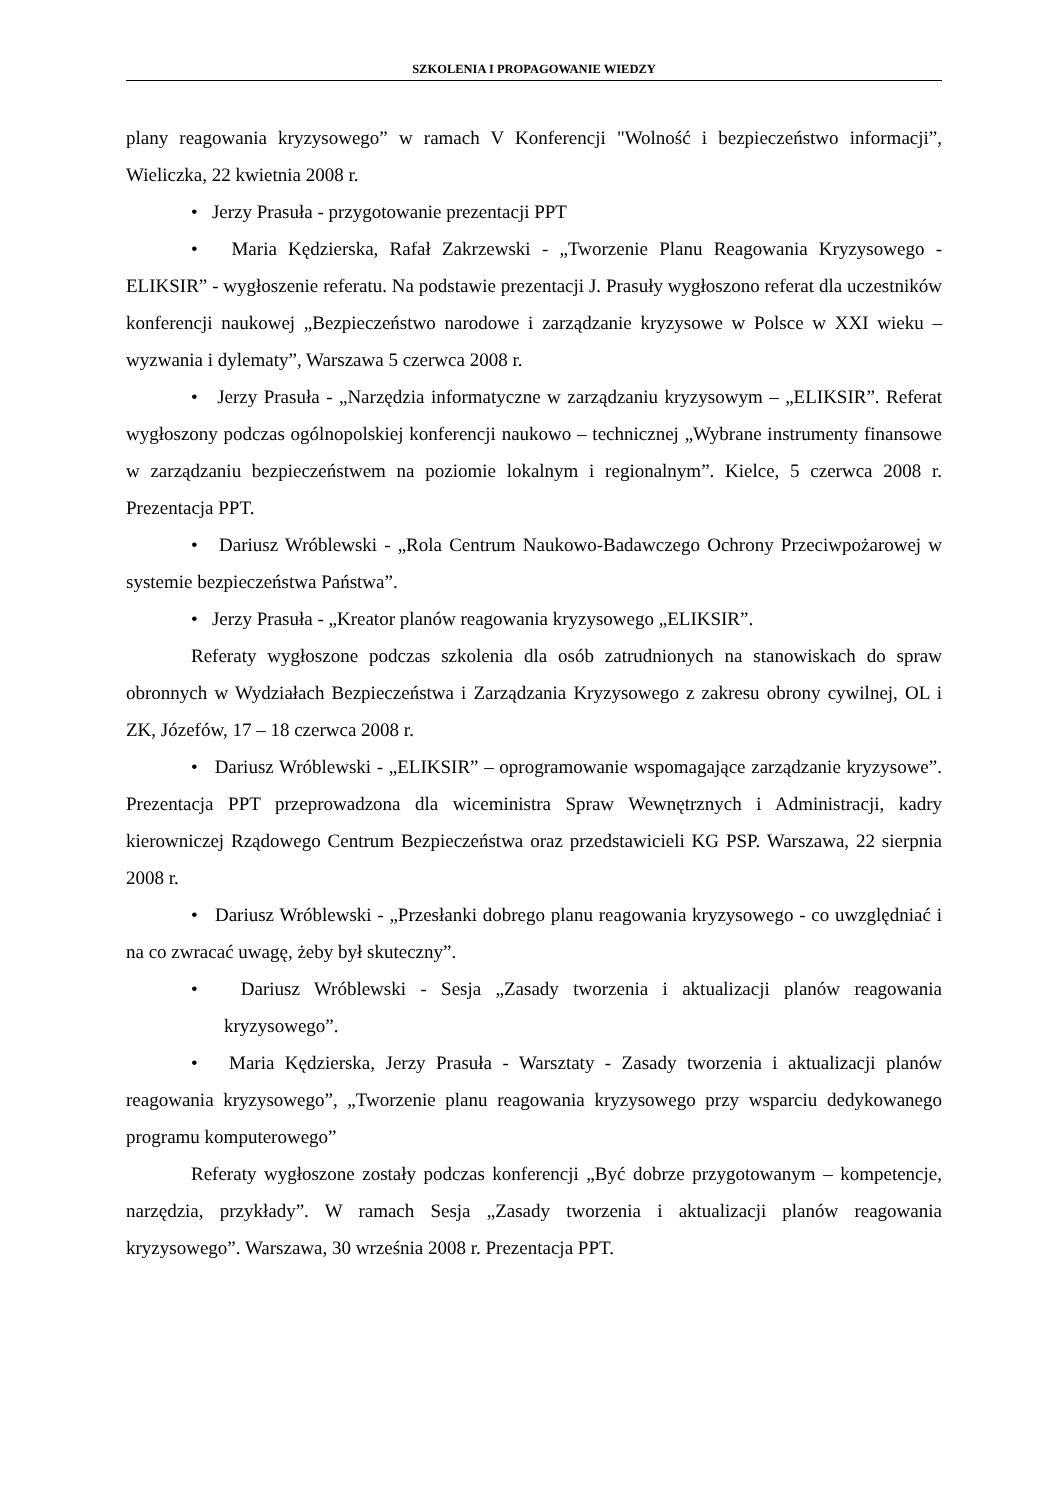SZKOLENIA I PROPAGOWANIE WIEDZY
plany reagowania kryzysowego” w ramach V Konferencji "Wolność i bezpieczeństwo informacji”, Wieliczka, 22 kwietnia 2008 r.
• Jerzy Prasuła - przygotowanie prezentacji PPT
• Maria Kędzierska, Rafał Zakrzewski - „Tworzenie Planu Reagowania Kryzysowego - ELIKSIR” - wygłoszenie referatu. Na podstawie prezentacji J. Prasuły wygłoszono referat dla uczestników konferencji naukowej „Bezpieczeństwo narodowe i zarządzanie kryzysowe w Polsce w XXI wieku – wyzwania i dylematy”, Warszawa 5 czerwca 2008 r.
• Jerzy Prasuła - „Narzędzia informatyczne w zarządzaniu kryzysowym – „ELIKSIR”. Referat wygłoszony podczas ogólnopolskiej konferencji naukowo – technicznej „Wybrane instrumenty finansowe w zarządzaniu bezpieczeństwem na poziomie lokalnym i regionalnym”. Kielce, 5 czerwca 2008 r. Prezentacja PPT.
• Dariusz Wróblewski - „Rola Centrum Naukowo-Badawczego Ochrony Przeciwpożarowej w systemie bezpieczeństwa Państwa”.
• Jerzy Prasuła - „Kreator planów reagowania kryzysowego „ELIKSIR”.
Referaty wygłoszone podczas szkolenia dla osób zatrudnionych na stanowiskach do spraw obronnych w Wydziałach Bezpieczeństwa i Zarządzania Kryzysowego z zakresu obrony cywilnej, OL i ZK, Józefów, 17 – 18 czerwca 2008 r.
• Dariusz Wróblewski - „ELIKSIR” – oprogramowanie wspomagające zarządzanie kryzysowe”. Prezentacja PPT przeprowadzona dla wiceministra Spraw Wewnętrznych i Administracji, kadry kierowniczej Rządowego Centrum Bezpieczeństwa oraz przedstawicieli KG PSP. Warszawa, 22 sierpnia 2008 r.
• Dariusz Wróblewski - „Przesłanki dobrego planu reagowania kryzysowego - co uwzględniać i na co zwracać uwagę, żeby był skuteczny”.
• Dariusz Wróblewski - Sesja „Zasady tworzenia i aktualizacji planów reagowania kryzysowego”.
• Maria Kędzierska, Jerzy Prasuła - Warsztaty - Zasady tworzenia i aktualizacji planów reagowania kryzysowego”, „Tworzenie planu reagowania kryzysowego przy wsparciu dedykowanego programu komputerowego”
Referaty wygłoszone zostały podczas konferencji „Być dobrze przygotowanym – kompetencje, narzędzia, przykłady”. W ramach Sesja „Zasady tworzenia i aktualizacji planów reagowania kryzysowego”. Warszawa, 30 września 2008 r. Prezentacja PPT.